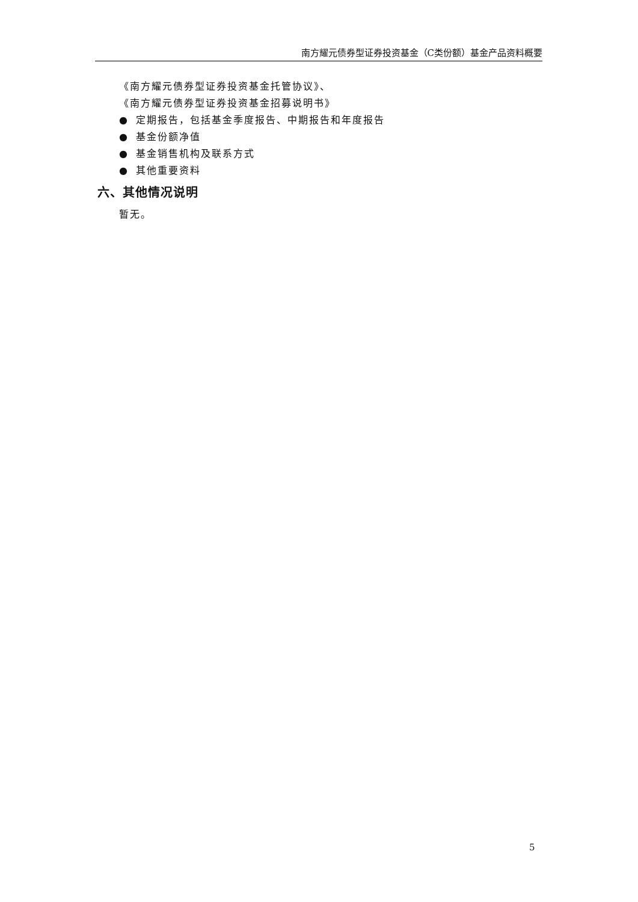南方耀元债券型证券投资基金（C类份额）基金产品资料概要
《南方耀元债券型证券投资基金托管协议》、
《南方耀元债券型证券投资基金招募说明书》
● 定期报告，包括基金季度报告、中期报告和年度报告
● 基金份额净值
● 基金销售机构及联系方式
● 其他重要资料
六、其他情况说明
暂无。
5